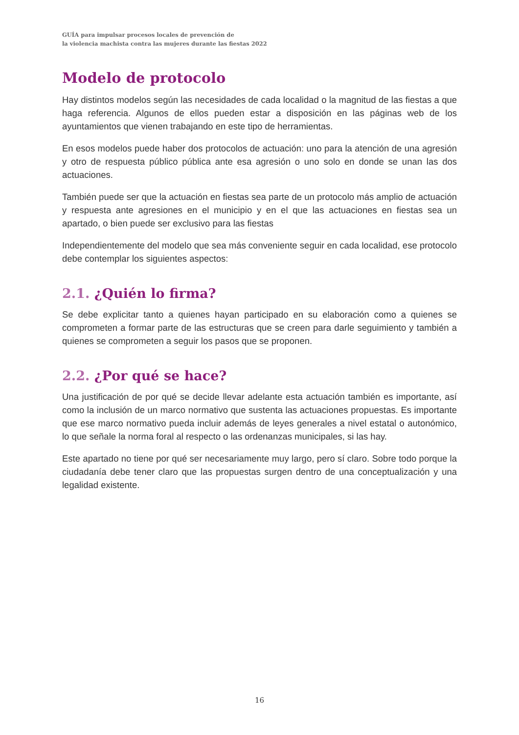GUÍA para impulsar procesos locales de prevención de
la violencia machista contra las mujeres durante las fiestas 2022
Modelo de protocolo
Hay distintos modelos según las necesidades de cada localidad o la magnitud de las fiestas a que haga referencia. Algunos de ellos pueden estar a disposición en las páginas web de los ayuntamientos que vienen trabajando en este tipo de herramientas.
En esos modelos puede haber dos protocolos de actuación: uno para la atención de una agresión y otro de respuesta público pública ante esa agresión o uno solo en donde se unan las dos actuaciones.
También puede ser que la actuación en fiestas sea parte de un protocolo más amplio de actuación y respuesta ante agresiones en el municipio y en el que las actuaciones en fiestas sea un apartado, o bien puede ser exclusivo para las fiestas
Independientemente del modelo que sea más conveniente seguir en cada localidad, ese protocolo debe contemplar los siguientes aspectos:
2.1. ¿Quién lo firma?
Se debe explicitar tanto a quienes hayan participado en su elaboración como a quienes se comprometen a formar parte de las estructuras que se creen para darle seguimiento y también a quienes se comprometen a seguir los pasos que se proponen.
2.2. ¿Por qué se hace?
Una justificación de por qué se decide llevar adelante esta actuación también es importante, así como la inclusión de un marco normativo que sustenta las actuaciones propuestas. Es importante que ese marco normativo pueda incluir además de leyes generales a nivel estatal o autonómico, lo que señale la norma foral al respecto o las ordenanzas municipales, si las hay.
Este apartado no tiene por qué ser necesariamente muy largo, pero sí claro. Sobre todo porque la ciudadanía debe tener claro que las propuestas surgen dentro de una conceptualización y una legalidad existente.
16